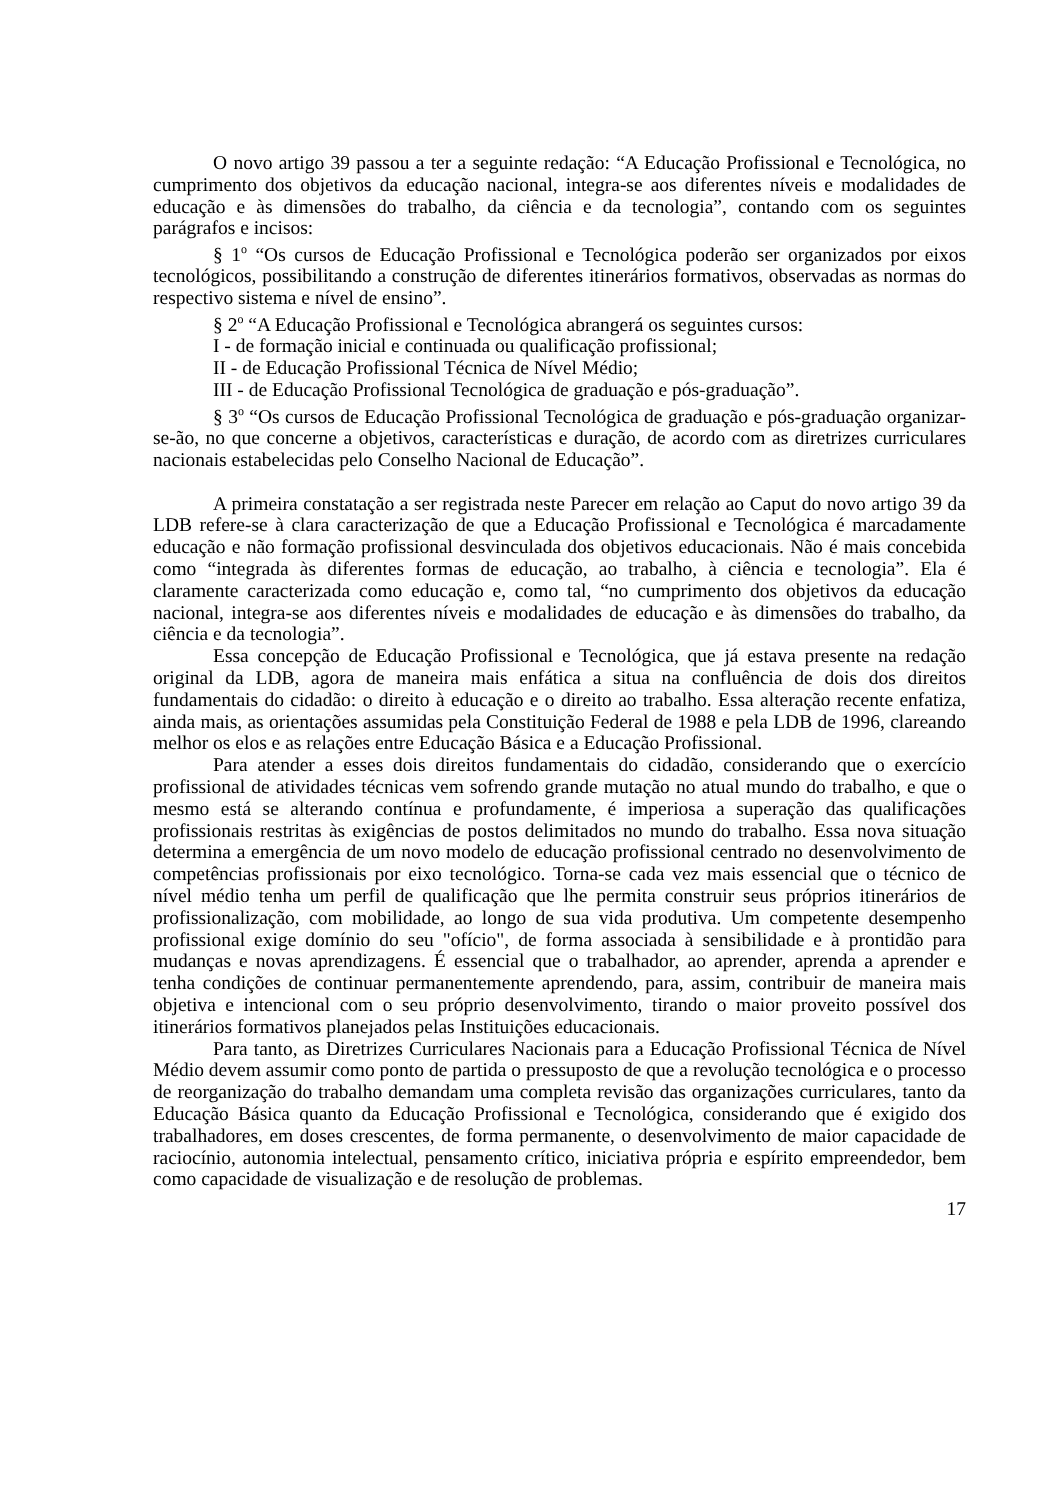O novo artigo 39 passou a ter a seguinte redação: “A Educação Profissional e Tecnológica, no cumprimento dos objetivos da educação nacional, integra-se aos diferentes níveis e modalidades de educação e às dimensões do trabalho, da ciência e da tecnologia”, contando com os seguintes parágrafos e incisos:
§ 1<sup>o</sup> “Os cursos de Educação Profissional e Tecnológica poderão ser organizados por eixos tecnológicos, possibilitando a construção de diferentes itinerários formativos, observadas as normas do respectivo sistema e nível de ensino”.
§ 2<sup>o</sup> “A Educação Profissional e Tecnológica abrangerá os seguintes cursos:
I - de formação inicial e continuada ou qualificação profissional;
II - de Educação Profissional Técnica de Nível Médio;
III - de Educação Profissional Tecnológica de graduação e pós-graduação”.
§ 3<sup>o</sup> “Os cursos de Educação Profissional Tecnológica de graduação e pós-graduação organizar-se-ão, no que concerne a objetivos, características e duração, de acordo com as diretrizes curriculares nacionais estabelecidas pelo Conselho Nacional de Educação”.
A primeira constatação a ser registrada neste Parecer em relação ao Caput do novo artigo 39 da LDB refere-se à clara caracterização de que a Educação Profissional e Tecnológica é marcadamente educação e não formação profissional desvinculada dos objetivos educacionais. Não é mais concebida como “integrada às diferentes formas de educação, ao trabalho, à ciência e tecnologia”. Ela é claramente caracterizada como educação e, como tal, “no cumprimento dos objetivos da educação nacional, integra-se aos diferentes níveis e modalidades de educação e às dimensões do trabalho, da ciência e da tecnologia”.
Essa concepção de Educação Profissional e Tecnológica, que já estava presente na redação original da LDB, agora de maneira mais enfática a situa na confluência de dois dos direitos fundamentais do cidadão: o direito à educação e o direito ao trabalho. Essa alteração recente enfatiza, ainda mais, as orientações assumidas pela Constituição Federal de 1988 e pela LDB de 1996, clareando melhor os elos e as relações entre Educação Básica e a Educação Profissional.
Para atender a esses dois direitos fundamentais do cidadão, considerando que o exercício profissional de atividades técnicas vem sofrendo grande mutação no atual mundo do trabalho, e que o mesmo está se alterando contínua e profundamente, é imperiosa a superação das qualificações profissionais restritas às exigências de postos delimitados no mundo do trabalho. Essa nova situação determina a emergência de um novo modelo de educação profissional centrado no desenvolvimento de competências profissionais por eixo tecnológico. Torna-se cada vez mais essencial que o técnico de nível médio tenha um perfil de qualificação que lhe permita construir seus próprios itinerários de profissionalização, com mobilidade, ao longo de sua vida produtiva. Um competente desempenho profissional exige domínio do seu "ofício", de forma associada à sensibilidade e à prontidão para mudanças e novas aprendizagens. É essencial que o trabalhador, ao aprender, aprenda a aprender e tenha condições de continuar permanentemente aprendendo, para, assim, contribuir de maneira mais objetiva e intencional com o seu próprio desenvolvimento, tirando o maior proveito possível dos itinerários formativos planejados pelas Instituições educacionais.
Para tanto, as Diretrizes Curriculares Nacionais para a Educação Profissional Técnica de Nível Médio devem assumir como ponto de partida o pressuposto de que a revolução tecnológica e o processo de reorganização do trabalho demandam uma completa revisão das organizações curriculares, tanto da Educação Básica quanto da Educação Profissional e Tecnológica, considerando que é exigido dos trabalhadores, em doses crescentes, de forma permanente, o desenvolvimento de maior capacidade de raciocínio, autonomia intelectual, pensamento crítico, iniciativa própria e espírito empreendedor, bem como capacidade de visualização e de resolução de problemas.
17